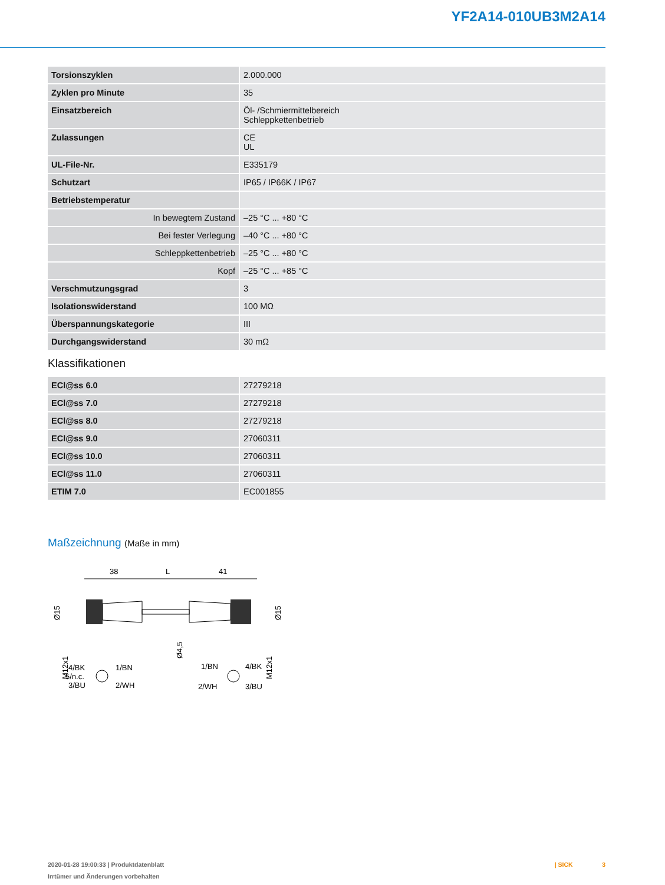YF2A14-010UB3M2A14
| Torsionszyklen | 2.000.000 |
| Zyklen pro Minute | 35 |
| Einsatzbereich | Öl- /Schmiermittelbereich Schleppkettenbetrieb |
| Zulassungen | CE UL |
| UL-File-Nr. | E335179 |
| Schutzart | IP65 / IP66K / IP67 |
| Betriebstemperatur | |
| In bewegtem Zustand | –25 °C ... +80 °C |
| Bei fester Verlegung | –40 °C ... +80 °C |
| Schleppkettenbetrieb | –25 °C ... +80 °C |
| Kopf | –25 °C ... +85 °C |
| Verschmutzungsgrad | 3 |
| Isolationswiderstand | 100 MΩ |
| Überspannungskategorie | III |
| Durchgangswiderstand | 30 mΩ |
Klassifikationen
| ECl@ss 6.0 | 27279218 |
| ECl@ss 7.0 | 27279218 |
| ECl@ss 8.0 | 27279218 |
| ECl@ss 9.0 | 27060311 |
| ECl@ss 10.0 | 27060311 |
| ECl@ss 11.0 | 27060311 |
| ETIM 7.0 | EC001855 |
Maßzeichnung (Maße in mm)
38
L
41
Ø15
M12x1
Ø4,5
Ø15
M12x1
4/BK
1/BN
5/n.c.
3/BU
2/WH
1/BN
4/BK
2/WH
3/BU
2020-01-28 19:00:33 | Produktdatenblatt
Irrtümer und Änderungen vorbehalten
| SICK 3